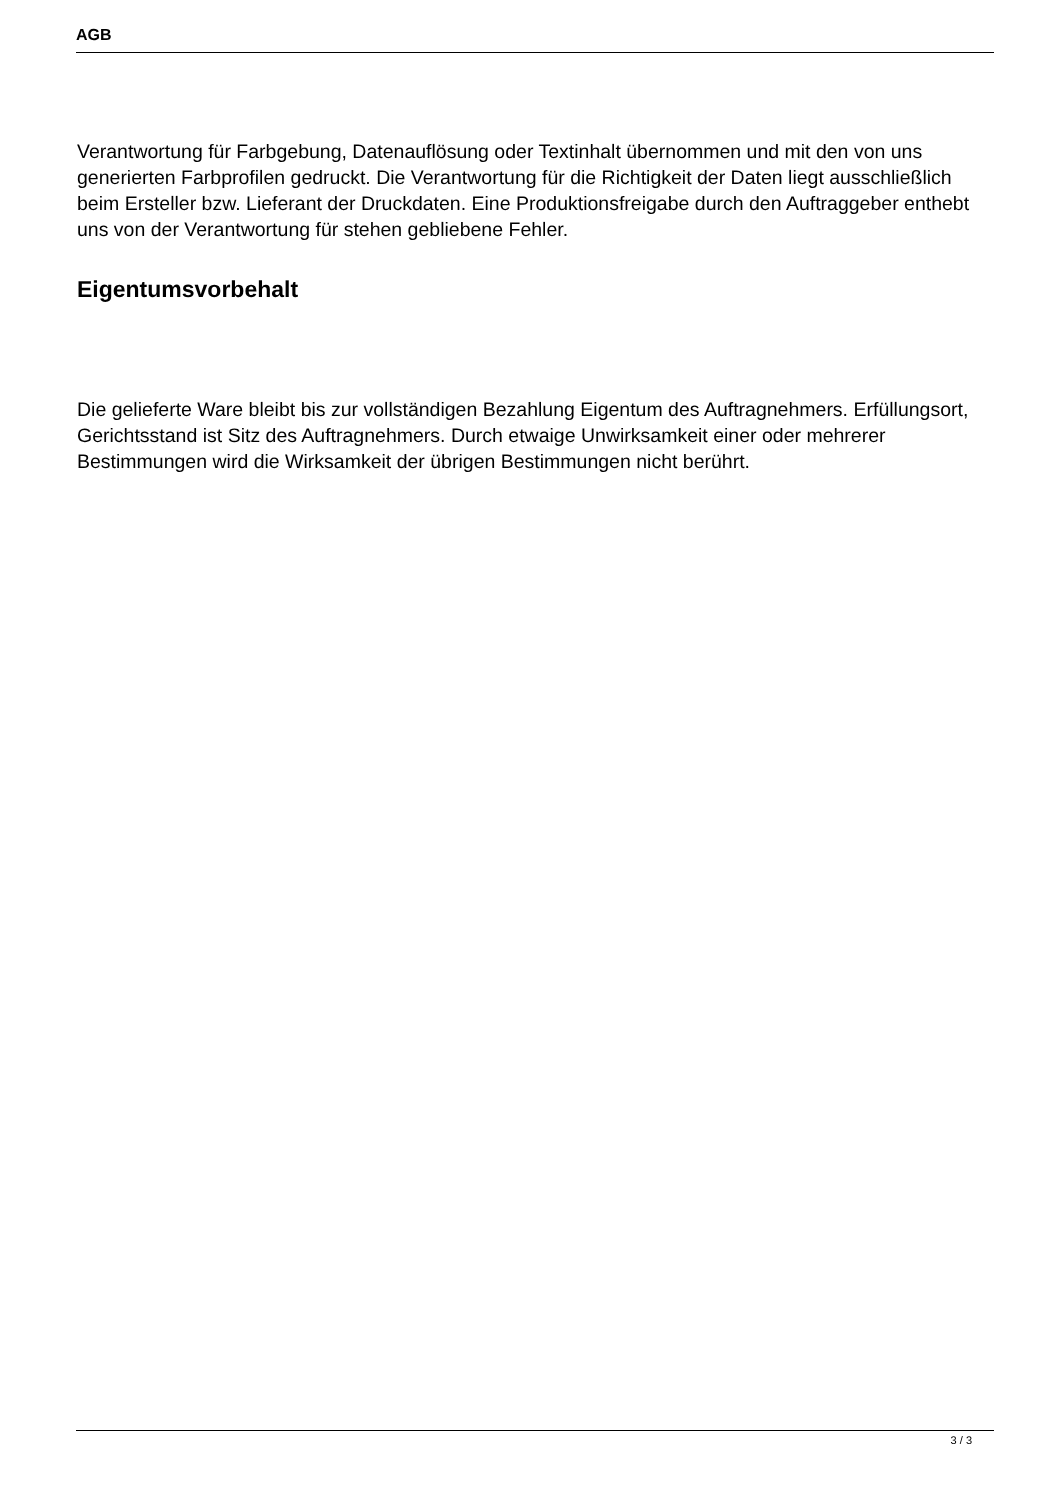AGB
Verantwortung für Farbgebung, Datenauflösung oder Textinhalt übernommen und mit den von uns generierten Farbprofilen gedruckt. Die Verantwortung für die Richtigkeit der Daten liegt ausschließlich beim Ersteller bzw. Lieferant der Druckdaten. Eine Produktionsfreigabe durch den Auftraggeber enthebt uns von der Verantwortung für stehen gebliebene Fehler.
Eigentumsvorbehalt
Die gelieferte Ware bleibt bis zur vollständigen Bezahlung Eigentum des Auftragnehmers. Erfüllungsort, Gerichtsstand ist Sitz des Auftragnehmers. Durch etwaige Unwirksamkeit einer oder mehrerer Bestimmungen wird die Wirksamkeit der übrigen Bestimmungen nicht berührt.
3 / 3